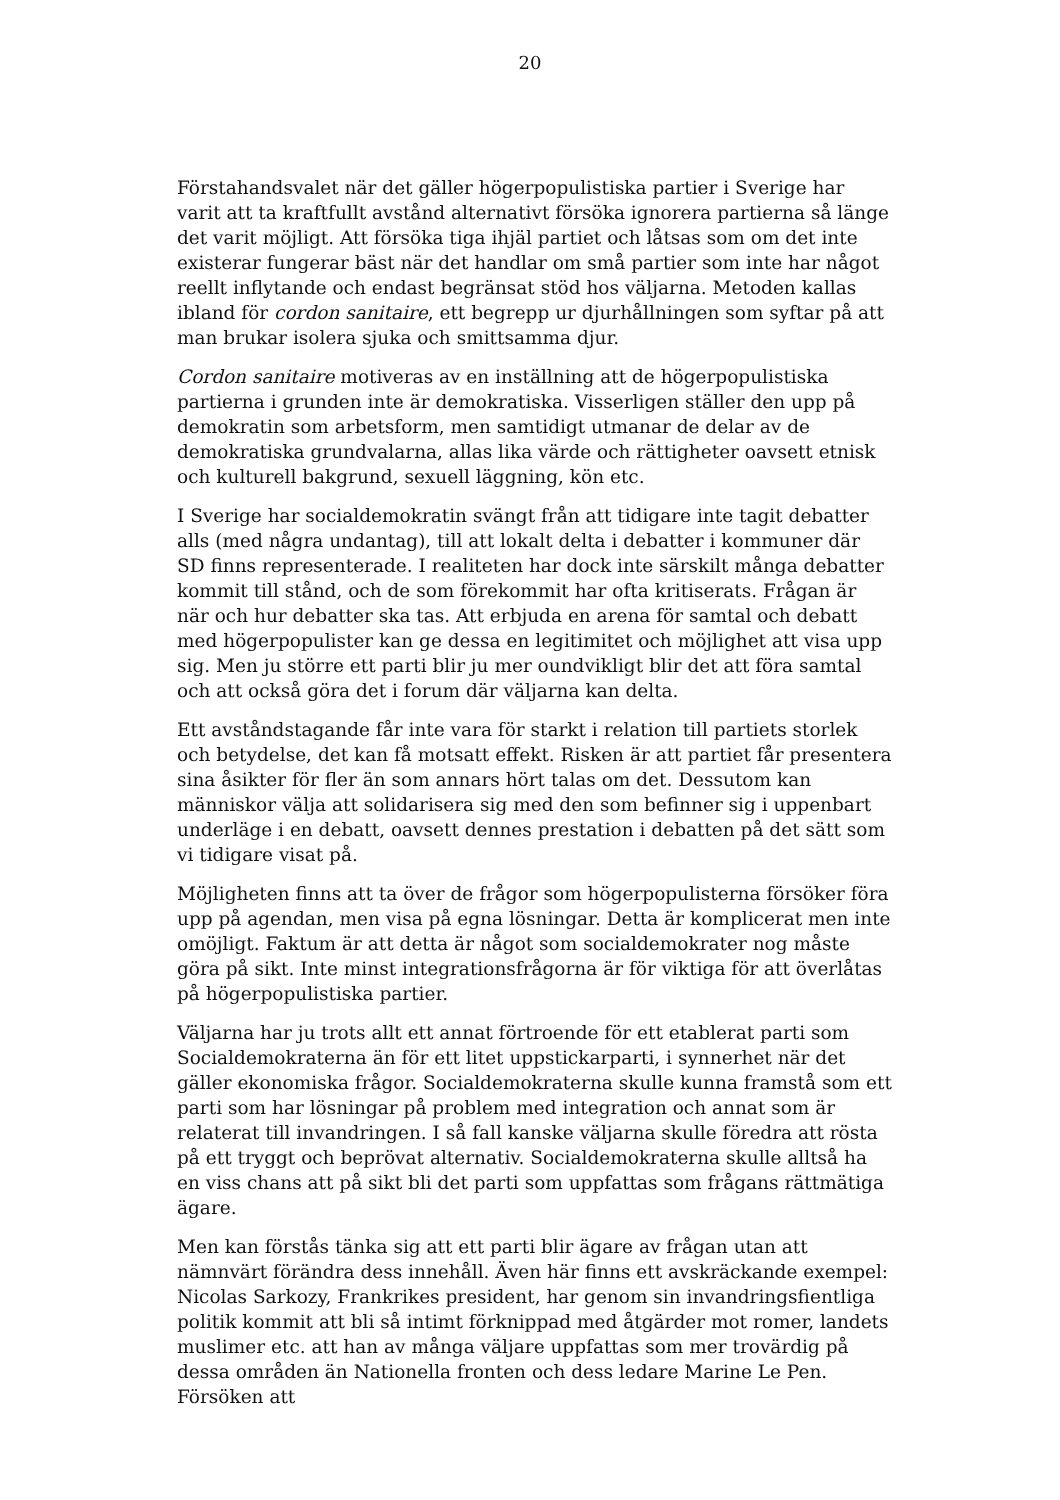20
Förstahandsvalet när det gäller högerpopulistiska partier i Sverige har varit att ta kraftfullt avstånd alternativt försöka ignorera partierna så länge det varit möjligt. Att försöka tiga ihjäl partiet och låtsas som om det inte existerar fungerar bäst när det handlar om små partier som inte har något reellt inflytande och endast begränsat stöd hos väljarna. Metoden kallas ibland för cordon sanitaire, ett begrepp ur djurhållningen som syftar på att man brukar isolera sjuka och smittsamma djur.
Cordon sanitaire motiveras av en inställning att de högerpopulistiska partierna i grunden inte är demokratiska. Visserligen ställer den upp på demokratin som arbetsform, men samtidigt utmanar de delar av de demokratiska grundvalarna, allas lika värde och rättigheter oavsett etnisk och kulturell bakgrund, sexuell läggning, kön etc.
I Sverige har socialdemokratin svängt från att tidigare inte tagit debatter alls (med några undantag), till att lokalt delta i debatter i kommuner där SD finns representerade. I realiteten har dock inte särskilt många debatter kommit till stånd, och de som förekommit har ofta kritiserats. Frågan är när och hur debatter ska tas. Att erbjuda en arena för samtal och debatt med högerpopulister kan ge dessa en legitimitet och möjlighet att visa upp sig. Men ju större ett parti blir ju mer oundvikligt blir det att föra samtal och att också göra det i forum där väljarna kan delta.
Ett avståndstagande får inte vara för starkt i relation till partiets storlek och betydelse, det kan få motsatt effekt. Risken är att partiet får presentera sina åsikter för fler än som annars hört talas om det. Dessutom kan människor välja att solidarisera sig med den som befinner sig i uppenbart underläge i en debatt, oavsett dennes prestation i debatten på det sätt som vi tidigare visat på.
Möjligheten finns att ta över de frågor som högerpopulisterna försöker föra upp på agendan, men visa på egna lösningar. Detta är komplicerat men inte omöjligt. Faktum är att detta är något som socialdemokrater nog måste göra på sikt. Inte minst integrationsfrågorna är för viktiga för att överlåtas på högerpopulistiska partier.
Väljarna har ju trots allt ett annat förtroende för ett etablerat parti som Socialdemokraterna än för ett litet uppstickarparti, i synnerhet när det gäller ekonomiska frågor. Socialdemokraterna skulle kunna framstå som ett parti som har lösningar på problem med integration och annat som är relaterat till invandringen. I så fall kanske väljarna skulle föredra att rösta på ett tryggt och beprövat alternativ. Socialdemokraterna skulle alltså ha en viss chans att på sikt bli det parti som uppfattas som frågans rättmätiga ägare.
Men kan förstås tänka sig att ett parti blir ägare av frågan utan att nämnvärt förändra dess innehåll. Även här finns ett avskräckande exempel: Nicolas Sarkozy, Frankrikes president, har genom sin invandringsfientliga politik kommit att bli så intimt förknippad med åtgärder mot romer, landets muslimer etc. att han av många väljare uppfattas som mer trovärdig på dessa områden än Nationella fronten och dess ledare Marine Le Pen. Försöken att